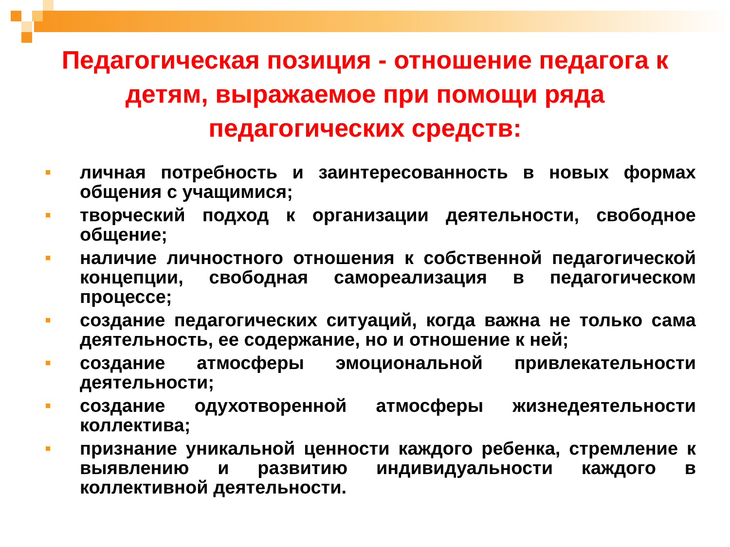Педагогическая позиция - отношение педагога к детям, выражаемое при помощи ряда педагогических средств:
личная потребность и заинтересованность в новых формах общения с учащимися;
творческий подход к организации деятельности, свободное общение;
наличие личностного отношения к собственной педагогической концепции, свободная самореализация в педагогическом процессе;
создание педагогических ситуаций, когда важна не только сама деятельность, ее содержание, но и отношение к ней;
создание атмосферы эмоциональной привлекательности деятельности;
создание одухотворенной атмосферы жизнедеятельности коллектива;
признание уникальной ценности каждого ребенка, стремление к выявлению и развитию индивидуальности каждого в коллективной деятельности.